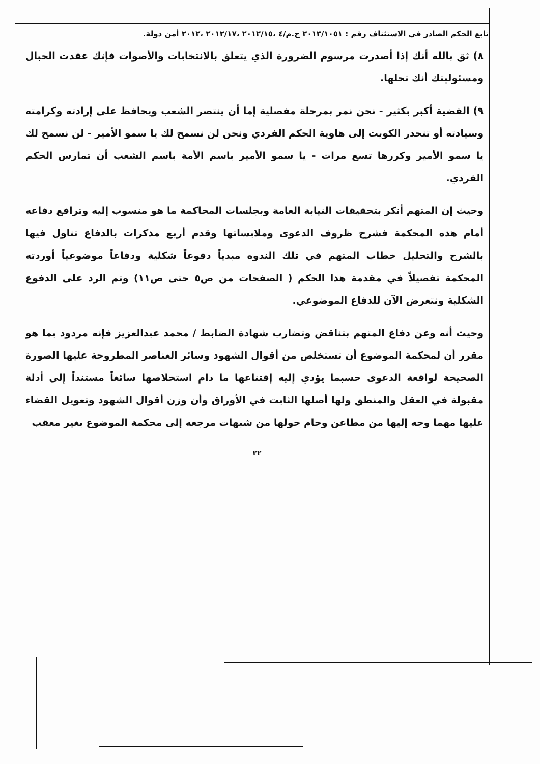تابع الحكم الصادر في الاستئناف رقم : ٢٠١٣/١٠٥١ ج.م/٤ ،٢٠١٢/١٥ ،٢٠١٢/١٧ ،٢٠١٢ أمن دولة.
٨) ثق بالله أنك إذا أصدرت مرسوم الضرورة الذي يتعلق بالانتخابات والأصوات فإنك عقدت الحبال ومسئوليتك أنك تحلها.
٩) القضية أكبر بكثير - نحن نمر بمرحلة مفصلية إما أن ينتصر الشعب ويحافظ على إرادته وكرامته وسيادته أو تنحدر الكويت إلى هاوية الحكم الفردي ونحن لن نسمح لك يا سمو الأمير - لن نسمح لك يا سمو الأمير وكررها تسع مرات - يا سمو الأمير باسم الأمة باسم الشعب أن تمارس الحكم الفردي.
وحيث إن المتهم أنكر بتحقيقات النيابة العامة وبجلسات المحاكمة ما هو منسوب إليه وترافع دفاعه أمام هذه المحكمة فشرح ظروف الدعوى وملابساتها وقدم أربع مذكرات بالدفاع تناول فيها بالشرح والتحليل خطاب المتهم في تلك الندوه مبدياً دفوعاً شكلية ودفاعاً موضوعياً أوردته المحكمة تفصيلاً في مقدمة هذا الحكم ( الصفحات من ص٥ حتى ص١١) وتم الرد على الدفوع الشكلية ونتعرض الآن للدفاع الموضوعي.
وحيث أنه وعن دفاع المتهم بتناقض وتضارب شهادة الضابط / محمد عبدالعزيز فإنه مردود بما هو مقرر أن لمحكمة الموضوع أن تستخلص من أقوال الشهود وسائر العناصر المطروحة عليها الصورة الصحيحة لواقعة الدعوى حسبما يؤدي إليه إقتناعها ما دام استخلاصها سائغاً مستنداً إلى أدلة مقبولة في العقل والمنطق ولها أصلها الثابت في الأوراق وأن وزن أقوال الشهود وتعويل القضاء عليها مهما وجه إليها من مطاعن وحام حولها من شبهات مرجعه إلى محكمة الموضوع بغير معقب
٢٢